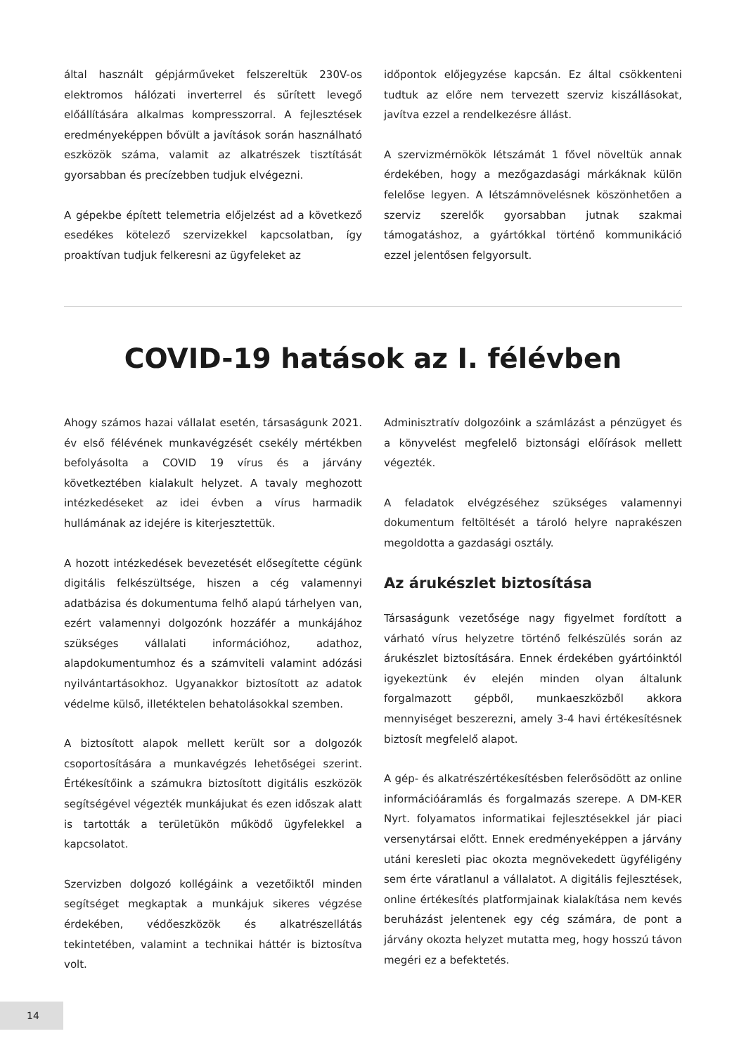által használt gépjárműveket felszereltük 230V-os elektromos hálózati inverterrel és sűrített levegő előállítására alkalmas kompresszorral. A fejlesztések eredményeképpen bővült a javítások során használható eszközök száma, valamit az alkatrészek tisztítását gyorsabban és precízebben tudjuk elvégezni.
A gépekbe épített telemetria előjelzést ad a következő esedékes kötelező szervizekkel kapcsolatban, így proaktívan tudjuk felkeresni az ügyfeleket az
időpontok előjegyzése kapcsán. Ez által csökkenteni tudtuk az előre nem tervezett szerviz kiszállásokat, javítva ezzel a rendelkezésre állást.
A szervizmérnökök létszámát 1 fővel növeltük annak érdekében, hogy a mezőgazdasági márkáknak külön felelőse legyen. A létszámnövelésnek köszönhetően a szerviz szerelők gyorsabban jutnak szakmai támogatáshoz, a gyártókkal történő kommunikáció ezzel jelentősen felgyorsult.
COVID-19 hatások az I. félévben
Ahogy számos hazai vállalat esetén, társaságunk 2021. év első félévének munkavégzését csekély mértékben befolyásolta a COVID 19 vírus és a járvány következtében kialakult helyzet. A tavaly meghozott intézkedéseket az idei évben a vírus harmadik hullámának az idejére is kiterjesztettük.
A hozott intézkedések bevezetését elősegítette cégünk digitális felkészültsége, hiszen a cég valamennyi adatbázisa és dokumentuma felhő alapú tárhelyen van, ezért valamennyi dolgozónk hozzáfér a munkájához szükséges vállalati információhoz, adathoz, alapdokumentumhoz és a számviteli valamint adózási nyilvántartásokhoz. Ugyanakkor biztosított az adatok védelme külső, illetéktelen behatolásokkal szemben.
A biztosított alapok mellett került sor a dolgozók csoportosítására a munkavégzés lehetőségei szerint. Értékesítőink a számukra biztosított digitális eszközök segítségével végezték munkájukat és ezen időszak alatt is tartották a területükön működő ügyfelekkel a kapcsolatot.
Szervizben dolgozó kollégáink a vezetőiktől minden segítséget megkaptak a munkájuk sikeres végzése érdekében, védőeszközök és alkatrészellátás tekintetében, valamint a technikai háttér is biztosítva volt.
Adminisztratív dolgozóink a számlázást a pénzügyet és a könyvelést megfelelő biztonsági előírások mellett végezték.
A feladatok elvégzéséhez szükséges valamennyi dokumentum feltöltését a tároló helyre naprakészen megoldotta a gazdasági osztály.
Az árukészlet biztosítása
Társaságunk vezetősége nagy figyelmet fordított a várható vírus helyzetre történő felkészülés során az árukészlet biztosítására. Ennek érdekében gyártóinktól igyekeztünk év elején minden olyan általunk forgalmazott gépből, munkaeszközből akkora mennyiséget beszerezni, amely 3-4 havi értékesítésnek biztosít megfelelő alapot.
A gép- és alkatrészértékesítésben felerősödött az online információáramlás és forgalmazás szerepe. A DM-KER Nyrt. folyamatos informatikai fejlesztésekkel jár piaci versenytársai előtt. Ennek eredményeképpen a járvány utáni keresleti piac okozta megnövekedett ügyféligény sem érte váratlanul a vállalatot. A digitális fejlesztések, online értékesítés platformjainak kialakítása nem kevés beruházást jelentenek egy cég számára, de pont a járvány okozta helyzet mutatta meg, hogy hosszú távon megéri ez a befektetés.
14